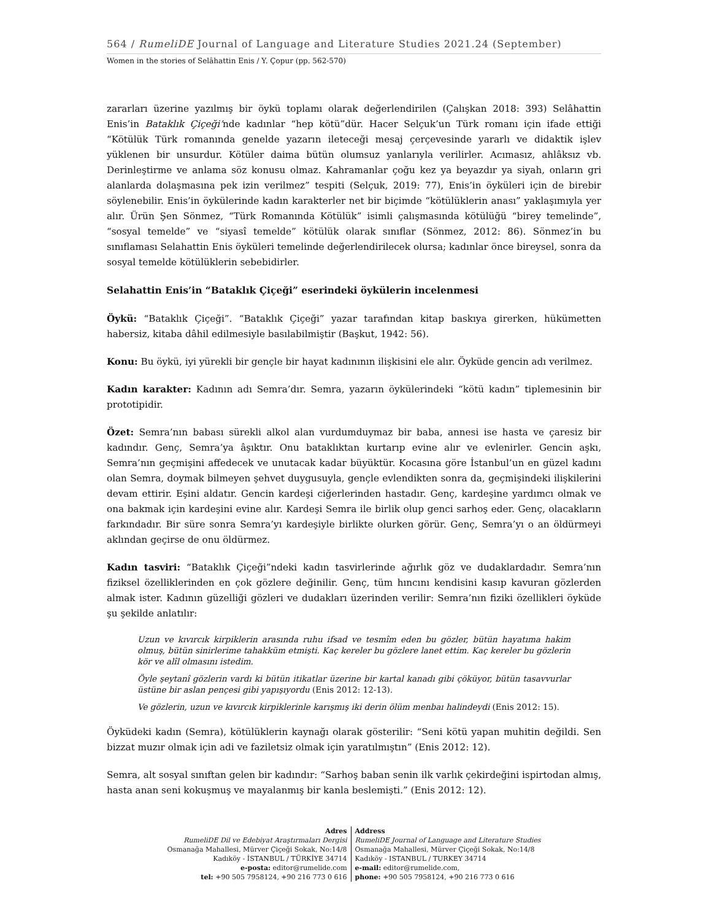564 / RumeliDE Journal of Language and Literature Studies 2021.24 (September)
Women in the stories of Selâhattin Enis / Y. Çopur (pp. 562-570)
zararları üzerine yazılmış bir öykü toplamı olarak değerlendirilen (Çalışkan 2018: 393) Selâhattin Enis’in Bataklık Çiçeği’nde kadınlar “hep kötü”dür. Hacer Selçuk’un Türk romanı için ifade ettiği “Kötülük Türk romanında genelde yazarın ileteceği mesaj çerçevesinde yararlı ve didaktik işlev yüklenen bir unsurdur. Kötüler daima bütün olumsuz yanlarıyla verilirler. Acımasız, ahlâksız vb. Derinleştirme ve anlama söz konusu olmaz. Kahramanlar çoğu kez ya beyazdır ya siyah, onların gri alanlarda dolaşmasına pek izin verilmez” tespiti (Selçuk, 2019: 77), Enis’in öyküleri için de birebir söylenebilir. Enis’in öykülerinde kadın karakterler net bir biçimde “kötülüklerin anası” yaklaşımıyla yer alır. Ürün Şen Sönmez, “Türk Romanında Kötülük” isimli çalışmasında kötülüğü “birey temelinde”, “sosyal temelde” ve “siyasî temelde” kötülük olarak sınıflar (Sönmez, 2012: 86). Sönmez’in bu sınıflaması Selahattin Enis öyküleri temelinde değerlendirilecek olursa; kadınlar önce bireysel, sonra da sosyal temelde kötülüklerin sebebidirler.
Selahattin Enis’in “Bataklık Çiçeği” eserindeki öykülerin incelenmesi
Öykü: “Bataklık Çiçeği”. “Bataklık Çiçeği” yazar tarafından kitap baskıya girerken, hükümetten habersiz, kitaba dâhil edilmesiyle basılabilmiştir (Başkut, 1942: 56).
Konu: Bu öykü, iyi yürekli bir gençle bir hayat kadınının ilişkisini ele alır. Öyküde gencin adı verilmez.
Kadın karakter: Kadının adı Semra’dır. Semra, yazarın öykülerindeki “kötü kadın” tiplemesinin bir prototipidir.
Özet: Semra’nın babası sürekli alkol alan vurdumduymaz bir baba, annesi ise hasta ve çaresiz bir kadındır. Genç, Semra’ya âşıktır. Onu bataklıktan kurtarıp evine alır ve evlenirler. Gencin aşkı, Semra’nın geçmişini affedecek ve unutacak kadar büyüktür. Kocasına göre İstanbul’un en güzel kadını olan Semra, doymak bilmeyen şehvet duygusuyla, gençle evlendikten sonra da, geçmişindeki ilişkilerini devam ettirir. Eşini aldatır. Gencin kardeşi ciğerlerinden hastadır. Genç, kardeşine yardımcı olmak ve ona bakmak için kardeşini evine alır. Kardeşi Semra ile birlik olup genci sarhoş eder. Genç, olacakların farkındadır. Bir süre sonra Semra’yı kardeşiyle birlikte olurken görür. Genç, Semra’yı o an öldürmeyi aklından geçirse de onu öldürmez.
Kadın tasviri: “Bataklık Çiçeği”ndeki kadın tasvirlerinde ağırlık göz ve dudaklardadır. Semra’nın fiziksel özelliklerinden en çok gözlere değinilir. Genç, tüm hıncını kendisini kasıp kavuran gözlerden almak ister. Kadının güzelliği gözleri ve dudakları üzerinden verilir: Semra’nın fiziki özellikleri öyküde şu şekilde anlatılır:
Uzun ve kıvırcık kirpiklerin arasında ruhu ifsad ve tesmîm eden bu gözler, bütün hayatıma hakim olmuş, bütün sinirlerime tahakküm etmişti. Kaç kereler bu gözlere lanet ettim. Kaç kereler bu gözlerin kör ve alîl olmasını istedim.
Öyle şeytanî gözlerin vardı ki bütün itikatlar üzerine bir kartal kanadı gibi çöküyor, bütün tasavvurlar üstüne bir aslan pençesi gibi yapışıyordu (Enis 2012: 12-13).
Ve gözlerin, uzun ve kıvırcık kirpiklerinle karışmış iki derin ölüm menbaı halindeydi (Enis 2012: 15).
Öyküdeki kadın (Semra), kötülüklerin kaynağı olarak gösterilir: “Seni kötü yapan muhitin değildi. Sen bizzat muzır olmak için adi ve faziletsiz olmak için yaratılmıştın” (Enis 2012: 12).
Semra, alt sosyal sınıftan gelen bir kadındır: “Sarhoş baban senin ilk varlık çekirdeğini ispirtodan almış, hasta anan seni kokuşmuş ve mayalanmış bir kanla beslemişti.” (Enis 2012: 12).
Adres
RumeliDE Dil ve Edebiyat Araştırmaları Dergisi
Osmanağa Mahallesi, Mürver Çiçeği Sokak, No:14/8
Kadıköy - İSTANBUL / TÜRKİYE 34714
e-posta: editor@rumelide.com
tel: +90 505 7958124, +90 216 773 0 616
Address
RumeliDE Journal of Language and Literature Studies
Osmanağa Mahallesi, Mürver Çiçeği Sokak, No:14/8
Kadıköy - ISTANBUL / TURKEY 34714
e-mail: editor@rumelide.com,
phone: +90 505 7958124, +90 216 773 0 616